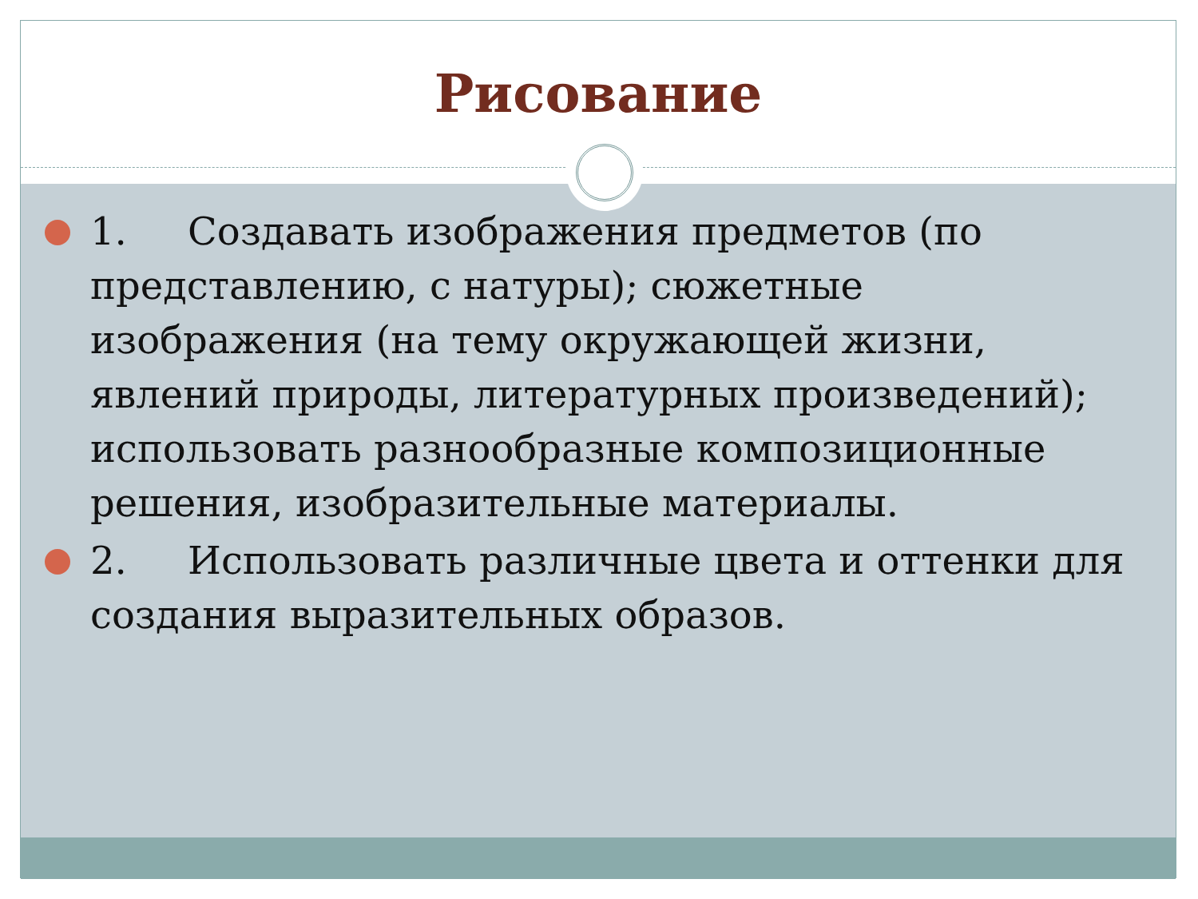Рисование
1. Создавать изображения предметов (по представлению, с натуры); сюжетные изображения (на тему окружающей жизни, явлений природы, литературных произведений); использовать разнообразные композиционные решения, изобразительные материалы.
2. Использовать различные цвета и оттенки для создания выразительных образов.